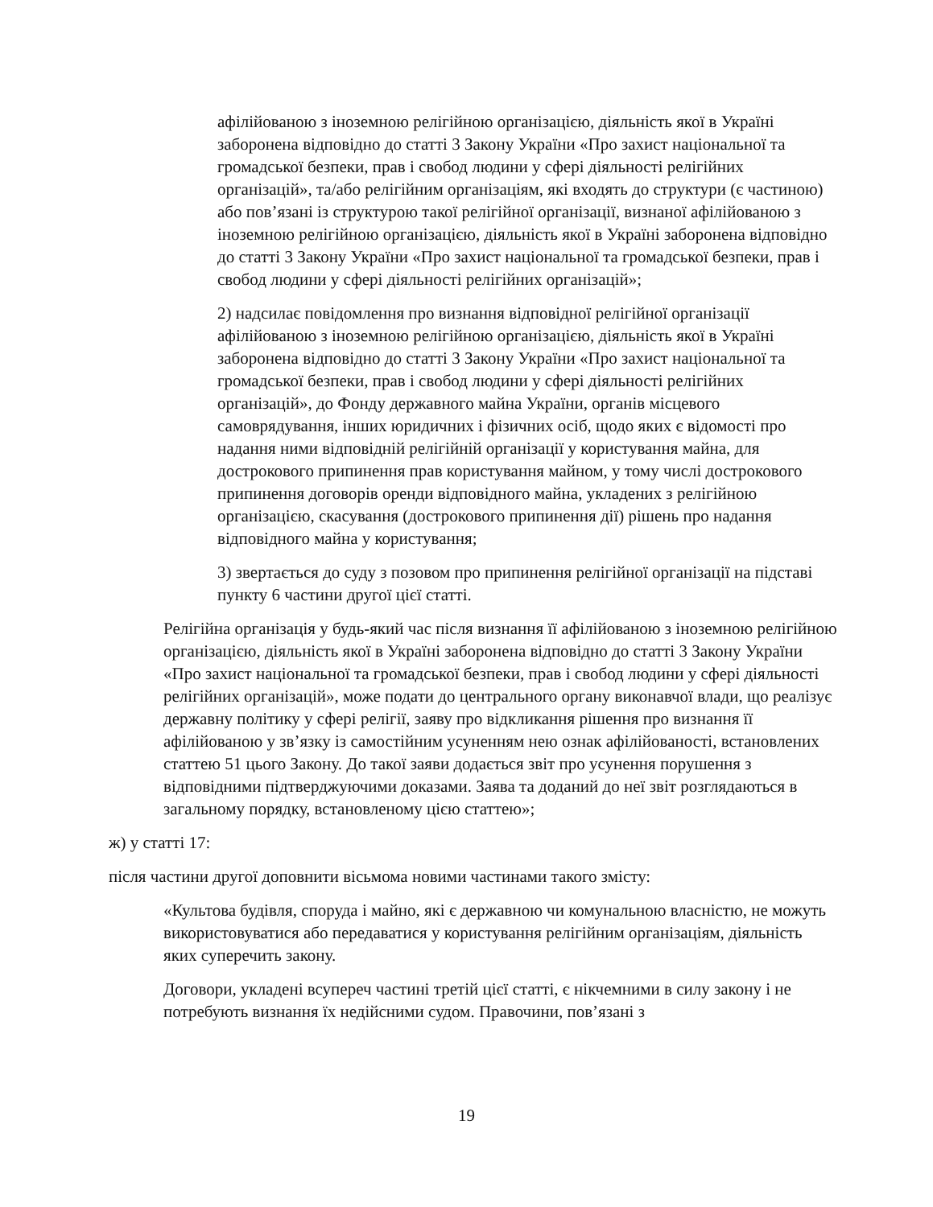афілійованою з іноземною релігійною організацією, діяльність якої в Україні заборонена відповідно до статті 3 Закону України «Про захист національної та громадської безпеки, прав і свобод людини у сфері діяльності релігійних організацій», та/або релігійним організаціям, які входять до структури (є частиною) або пов’язані із структурою такої релігійної організації, визнаної афілійованою з іноземною релігійною організацією, діяльність якої в Україні заборонена відповідно до статті 3 Закону України «Про захист національної та громадської безпеки, прав і свобод людини у сфері діяльності релігійних організацій»;
2) надсилає повідомлення про визнання відповідної релігійної організації афілійованою з іноземною релігійною організацією, діяльність якої в Україні заборонена відповідно до статті 3 Закону України «Про захист національної та громадської безпеки, прав і свобод людини у сфері діяльності релігійних організацій», до Фонду державного майна України, органів місцевого самоврядування, інших юридичних і фізичних осіб, щодо яких є відомості про надання ними відповідній релігійній організації у користування майна, для дострокового припинення прав користування майном, у тому числі дострокового припинення договорів оренди відповідного майна, укладених з релігійною організацією, скасування (дострокового припинення дії) рішень про надання відповідного майна у користування;
3) звертається до суду з позовом про припинення релігійної організації на підставі пункту 6 частини другої цієї статті.
Релігійна організація у будь-який час після визнання її афілійованою з іноземною релігійною організацією, діяльність якої в Україні заборонена відповідно до статті 3 Закону України «Про захист національної та громадської безпеки, прав і свобод людини у сфері діяльності релігійних організацій», може подати до центрального органу виконавчої влади, що реалізує державну політику у сфері релігії, заяву про відкликання рішення про визнання її афілійованою у зв’язку із самостійним усуненням нею ознак афілійованості, встановлених статтею 51 цього Закону. До такої заяви додається звіт про усунення порушення з відповідними підтверджуючими доказами. Заява та доданий до неї звіт розглядаються в загальному порядку, встановленому цією статтею»;
ж) у статті 17:
після частини другої доповнити вісьмома новими частинами такого змісту:
«Культова будівля, споруда і майно, які є державною чи комунальною власністю, не можуть використовуватися або передаватися у користування релігійним організаціям, діяльність яких суперечить закону.
Договори, укладені всупереч частині третій цієї статті, є нікчемними в силу закону і не потребують визнання їх недійсними судом. Правочини, пов’язані з
19